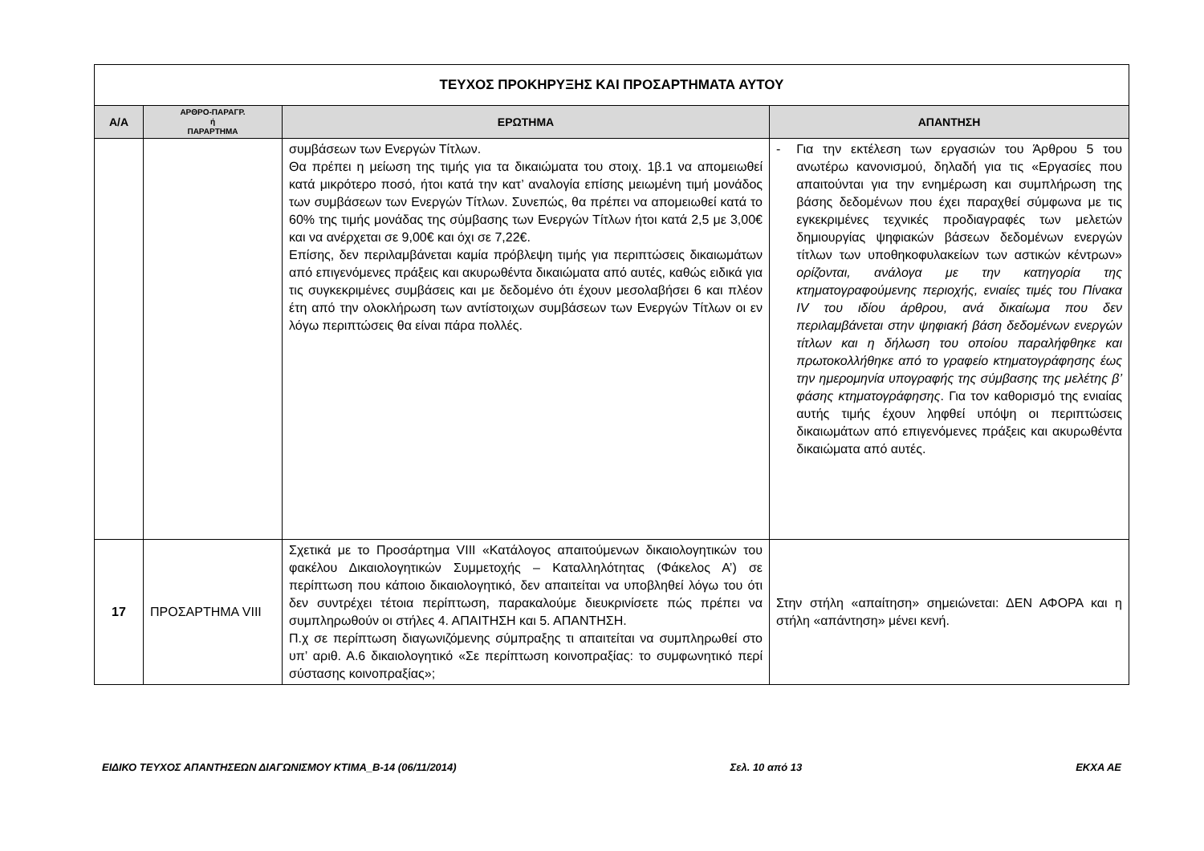| ΤΕΥΧΟΣ ΠΡΟΚΗΡΥΞΗΣ ΚΑΙ ΠΡΟΣΑΡΤΗΜΑΤΑ ΑΥΤΟΥ | | | |
| Α/Α | ΑΡΘΡΟ-ΠΑΡΑΓΡ. ή ΠΑΡΑΡΤΗΜΑ | ΕΡΩΤΗΜΑ | ΑΠΑΝΤΗΣΗ |
| | | συμβάσεων των Ενεργών Τίτλων. Θα πρέπει η μείωση της τιμής για τα δικαιώματα του στοιχ. 1β.1 να απομειωθεί κατά μικρότερο ποσό, ήτοι κατά την κατ’ αναλογία επίσης μειωμένη τιμή μονάδος των συμβάσεων των Ενεργών Τίτλων. Συνεπώς, θα πρέπει να απομειωθεί κατά το 60% της τιμής μονάδας της σύμβασης των Ενεργών Τίτλων ήτοι κατά 2,5 με 3,00€ και να ανέρχεται σε 9,00€ και όχι σε 7,22€. Επίσης, δεν περιλαμβάνεται καμία πρόβλεψη τιμής για περιπτώσεις δικαιωμάτων από επιγενόμενες πράξεις και ακυρωθέντα δικαιώματα από αυτές, καθώς ειδικά για τις συγκεκριμένες συμβάσεις και με δεδομένο ότι έχουν μεσολαβήσει 6 και πλέον έτη από την ολοκλήρωση των αντίστοιχων συμβάσεων των Ενεργών Τίτλων οι εν λόγω περιπτώσεις θα είναι πάρα πολλές. | - Για την εκτέλεση των εργασιών του Άρθρου 5 του ανωτέρω κανονισμού, δηλαδή για τις «Εργασίες που απαιτούνται για την ενημέρωση και συμπλήρωση της βάσης δεδομένων που έχει παραχθεί σύμφωνα με τις εγκεκριμένες τεχνικές προδιαγραφές των μελετών δημιουργίας ψηφιακών βάσεων δεδομένων ενεργών τίτλων των υποθηκοφυλακείων των αστικών κέντρων» ορίζονται, ανάλογα με την κατηγορία της κτηματογραφούμενης περιοχής, ενιαίες τιμές του Πίνακα IV του ιδίου άρθρου, ανά δικαίωμα που δεν περιλαμβάνεται στην ψηφιακή βάση δεδομένων ενεργών τίτλων και η δήλωση του οποίου παραλήφθηκε και πρωτοκολλήθηκε από το γραφείο κτηματογράφησης έως την ημερομηνία υπογραφής της σύμβασης της μελέτης β’ φάσης κτηματογράφησης . Για τον καθορισμό της ενιαίας αυτής τιμής έχουν ληφθεί υπόψη οι περιπτώσεις δικαιωμάτων από επιγενόμενες πράξεις και ακυρωθέντα δικαιώματα από αυτές. |
| 17 | ΠΡΟΣΑΡΤΗΜΑ VIII | Σχετικά με το Προσάρτημα VIII «Κατάλογος απαιτούμενων δικαιολογητικών του φακέλου Δικαιολογητικών Συμμετοχής – Καταλληλότητας (Φάκελος Α’) σε περίπτωση που κάποιο δικαιολογητικό, δεν απαιτείται να υποβληθεί λόγω του ότι δεν συντρέχει τέτοια περίπτωση, παρακαλούμε διευκρινίσετε πώς πρέπει να συμπληρωθούν οι στήλες 4. ΑΠΑΙΤΗΣΗ και 5. ΑΠΑΝΤΗΣΗ. Π.χ σε περίπτωση διαγωνιζόμενης σύμπραξης τι απαιτείται να συμπληρωθεί στο υπ’ αριθ. Α.6 δικαιολογητικό «Σε περίπτωση κοινοπραξίας: το συμφωνητικό περί σύστασης κοινοπραξίας»; | Στην στήλη «απαίτηση» σημειώνεται: ΔΕΝ ΑΦΟΡΑ και η στήλη «απάντηση» μένει κενή. |
ΕΙΔΙΚΟ ΤΕΥΧΟΣ ΑΠΑΝΤΗΣΕΩΝ ΔΙΑΓΩΝΙΣΜΟΥ ΚΤΙΜΑ_Β-14 (06/11/2014) Σελ. 10 από 13 ΕΚΧΑ ΑΕ